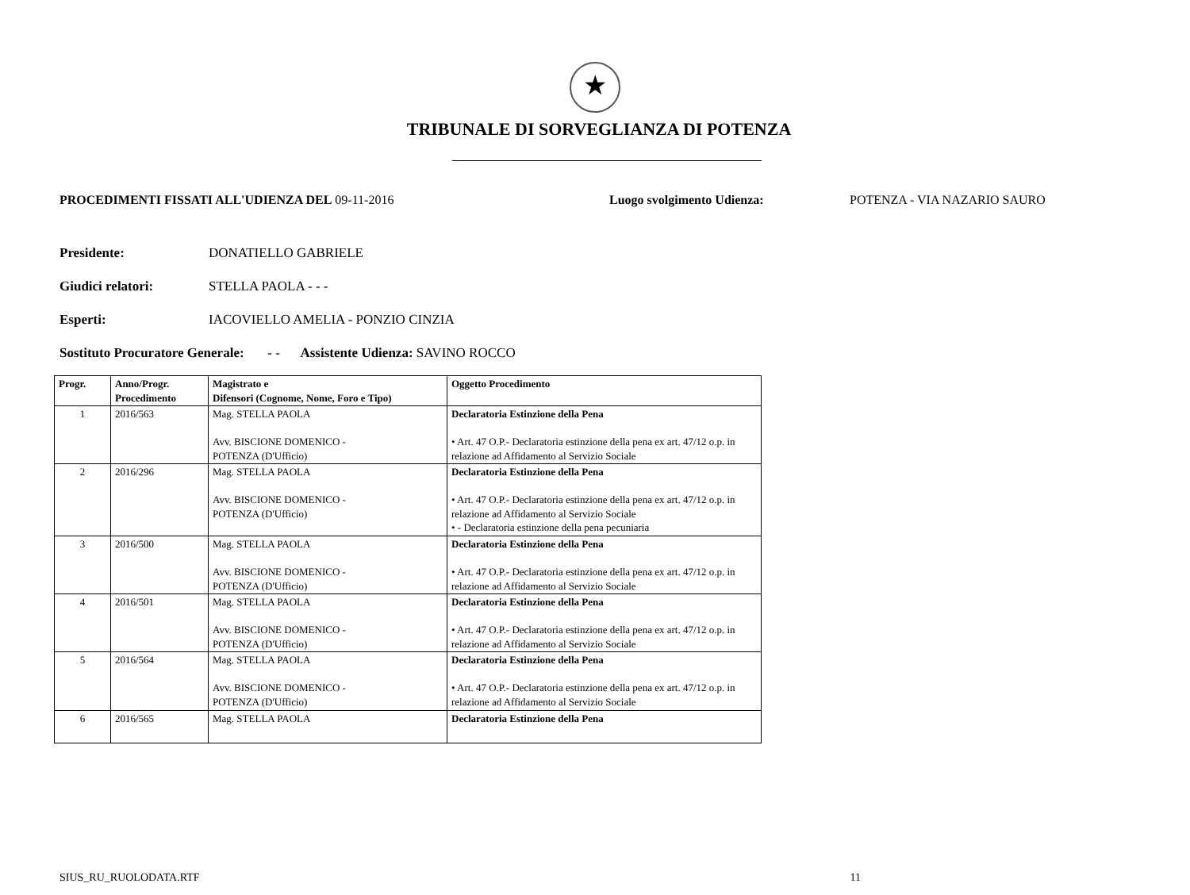★
TRIBUNALE DI SORVEGLIANZA DI POTENZA
PROCEDIMENTI FISSATI ALL'UDIENZA DEL 09-11-2016 Luogo svolgimento Udienza: POTENZA - VIA NAZARIO SAURO
Presidente: DONATIELLO GABRIELE
Giudici relatori: STELLA PAOLA - - -
Esperti: IACOVIELLO AMELIA - PONZIO CINZIA
Sostituto Procuratore Generale: - - Assistente Udienza: SAVINO ROCCO
| Progr. | Anno/Progr. Procedimento | Magistrato e Difensori (Cognome, Nome, Foro e Tipo) | Oggetto Procedimento |
| --- | --- | --- | --- |
| 1 | 2016/563 | Mag. STELLA PAOLA Avv. BISCIONE DOMENICO - POTENZA (D'Ufficio) | Declaratoria Estinzione della Pena • Art. 47 O.P.- Declaratoria estinzione della pena ex art. 47/12 o.p. in relazione ad Affidamento al Servizio Sociale |
| 2 | 2016/296 | Mag. STELLA PAOLA Avv. BISCIONE DOMENICO - POTENZA (D'Ufficio) | Declaratoria Estinzione della Pena • Art. 47 O.P.- Declaratoria estinzione della pena ex art. 47/12 o.p. in relazione ad Affidamento al Servizio Sociale • - Declaratoria estinzione della pena pecuniaria |
| 3 | 2016/500 | Mag. STELLA PAOLA Avv. BISCIONE DOMENICO - POTENZA (D'Ufficio) | Declaratoria Estinzione della Pena • Art. 47 O.P.- Declaratoria estinzione della pena ex art. 47/12 o.p. in relazione ad Affidamento al Servizio Sociale |
| 4 | 2016/501 | Mag. STELLA PAOLA Avv. BISCIONE DOMENICO - POTENZA (D'Ufficio) | Declaratoria Estinzione della Pena • Art. 47 O.P.- Declaratoria estinzione della pena ex art. 47/12 o.p. in relazione ad Affidamento al Servizio Sociale |
| 5 | 2016/564 | Mag. STELLA PAOLA Avv. BISCIONE DOMENICO - POTENZA (D'Ufficio) | Declaratoria Estinzione della Pena • Art. 47 O.P.- Declaratoria estinzione della pena ex art. 47/12 o.p. in relazione ad Affidamento al Servizio Sociale |
| 6 | 2016/565 | Mag. STELLA PAOLA | Declaratoria Estinzione della Pena |
SIUS_RU_RUOLODATA.RTF 11